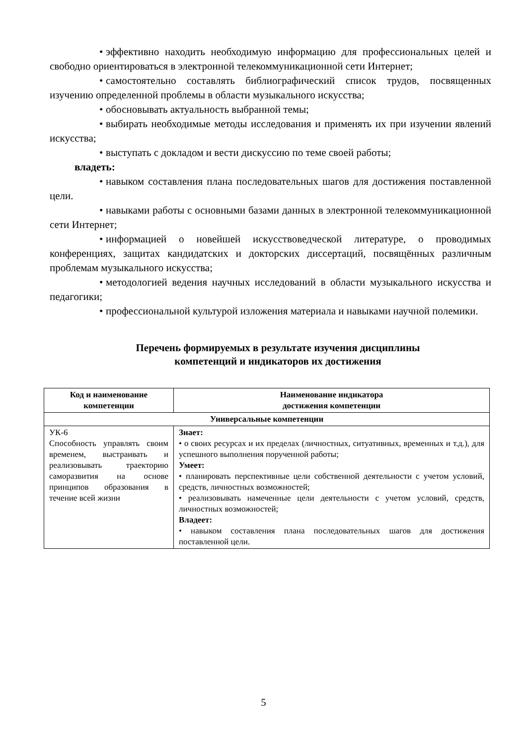• эффективно находить необходимую информацию для профессиональных целей и свободно ориентироваться в электронной телекоммуникационной сети Интернет;
• самостоятельно составлять библиографический список трудов, посвященных изучению определенной проблемы в области музыкального искусства;
• обосновывать актуальность выбранной темы;
• выбирать необходимые методы исследования и применять их при изучении явлений искусства;
• выступать с докладом и вести дискуссию по теме своей работы;
владеть:
• навыком составления плана последовательных шагов для достижения поставленной цели.
• навыками работы с основными базами данных в электронной телекоммуникационной сети Интернет;
• информацией о новейшей искусствоведческой литературе, о проводимых конференциях, защитах кандидатских и докторских диссертаций, посвящённых различным проблемам музыкального искусства;
• методологией ведения научных исследований в области музыкального искусства и педагогики;
• профессиональной культурой изложения материала и навыками научной полемики.
Перечень формируемых в результате изучения дисциплины
компетенций и индикаторов их достижения
| Код и наименование компетенции | Наименование индикатора достижения компетенции |
| --- | --- |
| Универсальные компетенции | |
| УК-6 Способность управлять своим временем, выстраивать и реализовывать траекторию саморазвития на основе принципов образования в течение всей жизни | Знает: • о своих ресурсах и их пределах (личностных, ситуативных, временных и т.д.), для успешного выполнения порученной работы; Умеет: • планировать перспективные цели собственной деятельности с учетом условий, средств, личностных возможностей; • реализовывать намеченные цели деятельности с учетом условий, средств, личностных возможностей; Владеет: • навыком составления плана последовательных шагов для достижения поставленной цели. |
5